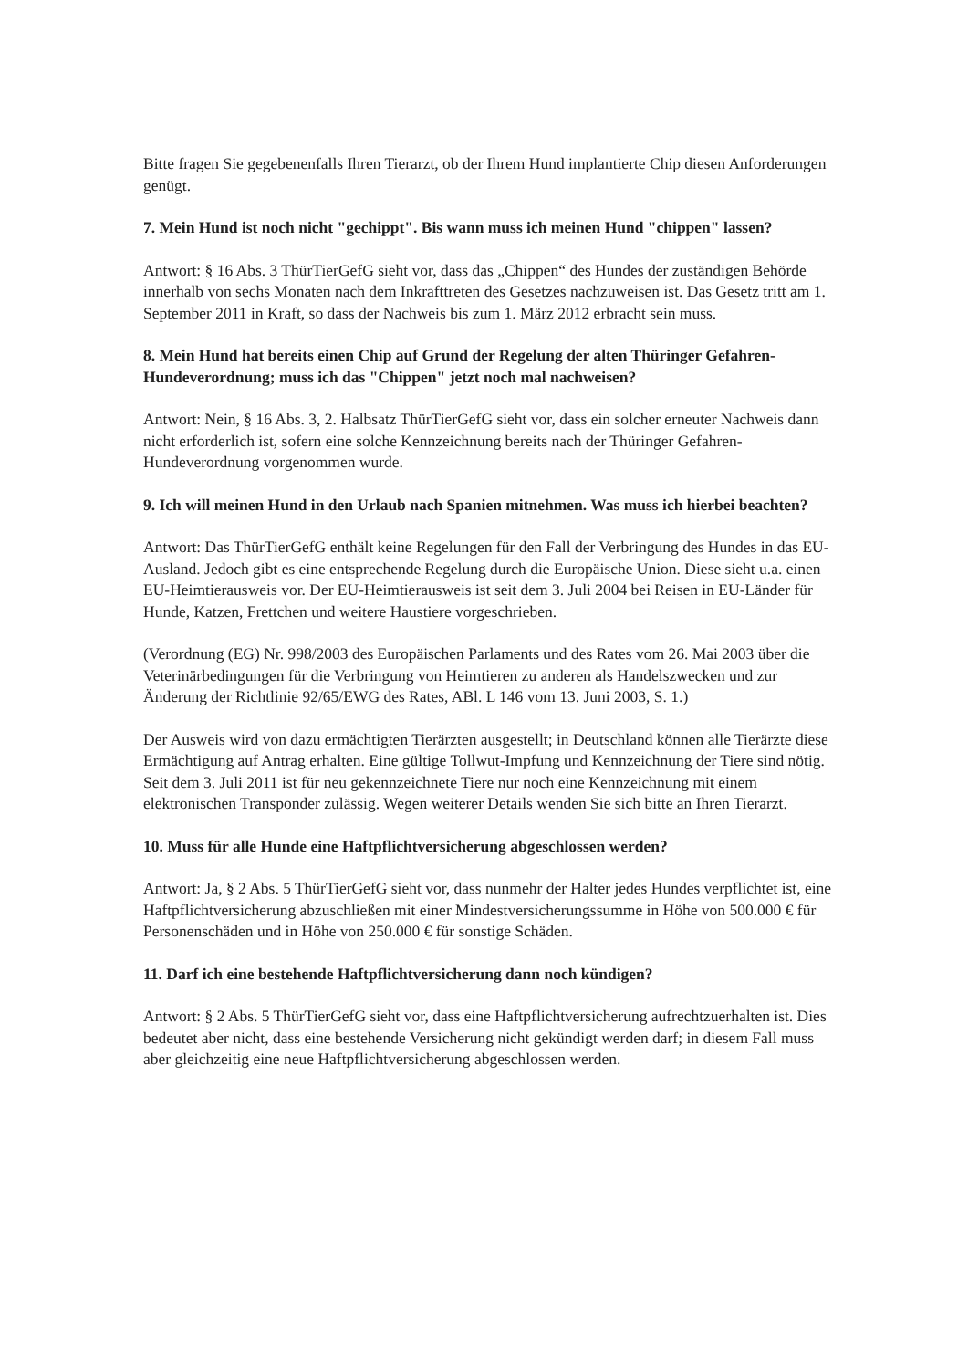Bitte fragen Sie gegebenenfalls Ihren Tierarzt, ob der Ihrem Hund implantierte Chip diesen Anforderungen genügt.
7. Mein Hund ist noch nicht "gechippt". Bis wann muss ich meinen Hund "chippen" lassen?
Antwort: § 16 Abs. 3 ThürTierGefG sieht vor, dass das „Chippen“ des Hundes der zuständigen Behörde innerhalb von sechs Monaten nach dem Inkrafttreten des Gesetzes nachzuweisen ist. Das Gesetz tritt am 1. September 2011 in Kraft, so dass der Nachweis bis zum 1. März 2012 erbracht sein muss.
8. Mein Hund hat bereits einen Chip auf Grund der Regelung der alten Thüringer Gefahren-Hundeverordnung; muss ich das "Chippen" jetzt noch mal nachweisen?
Antwort: Nein, § 16 Abs. 3, 2. Halbsatz ThürTierGefG sieht vor, dass ein solcher erneuter Nachweis dann nicht erforderlich ist, sofern eine solche Kennzeichnung bereits nach der Thüringer Gefahren-Hundeverordnung vorgenommen wurde.
9. Ich will meinen Hund in den Urlaub nach Spanien mitnehmen. Was muss ich hierbei beachten?
Antwort: Das ThürTierGefG enthält keine Regelungen für den Fall der Verbringung des Hundes in das EU-Ausland. Jedoch gibt es eine entsprechende Regelung durch die Europäische Union. Diese sieht u.a. einen EU-Heimtierausweis vor. Der EU-Heimtierausweis ist seit dem 3. Juli 2004 bei Reisen in EU-Länder für Hunde, Katzen, Frettchen und weitere Haustiere vorgeschrieben.
(Verordnung (EG) Nr. 998/2003 des Europäischen Parlaments und des Rates vom 26. Mai 2003 über die Veterinärbedingungen für die Verbringung von Heimtieren zu anderen als Handelszwecken und zur Änderung der Richtlinie 92/65/EWG des Rates, ABl. L 146 vom 13. Juni 2003, S. 1.)
Der Ausweis wird von dazu ermächtigten Tierärzten ausgestellt; in Deutschland können alle Tierärzte diese Ermächtigung auf Antrag erhalten. Eine gültige Tollwut-Impfung und Kennzeichnung der Tiere sind nötig. Seit dem 3. Juli 2011 ist für neu gekennzeichnete Tiere nur noch eine Kennzeichnung mit einem elektronischen Transponder zulässig. Wegen weiterer Details wenden Sie sich bitte an Ihren Tierarzt.
10. Muss für alle Hunde eine Haftpflichtversicherung abgeschlossen werden?
Antwort: Ja, § 2 Abs. 5 ThürTierGefG sieht vor, dass nunmehr der Halter jedes Hundes verpflichtet ist, eine Haftpflichtversicherung abzuschließen mit einer Mindestversicherungssumme in Höhe von 500.000 € für Personenschäden und in Höhe von 250.000 € für sonstige Schäden.
11. Darf ich eine bestehende Haftpflichtversicherung dann noch kündigen?
Antwort: § 2 Abs. 5 ThürTierGefG sieht vor, dass eine Haftpflichtversicherung aufrechtzuerhalten ist. Dies bedeutet aber nicht, dass eine bestehende Versicherung nicht gekündigt werden darf; in diesem Fall muss aber gleichzeitig eine neue Haftpflichtversicherung abgeschlossen werden.